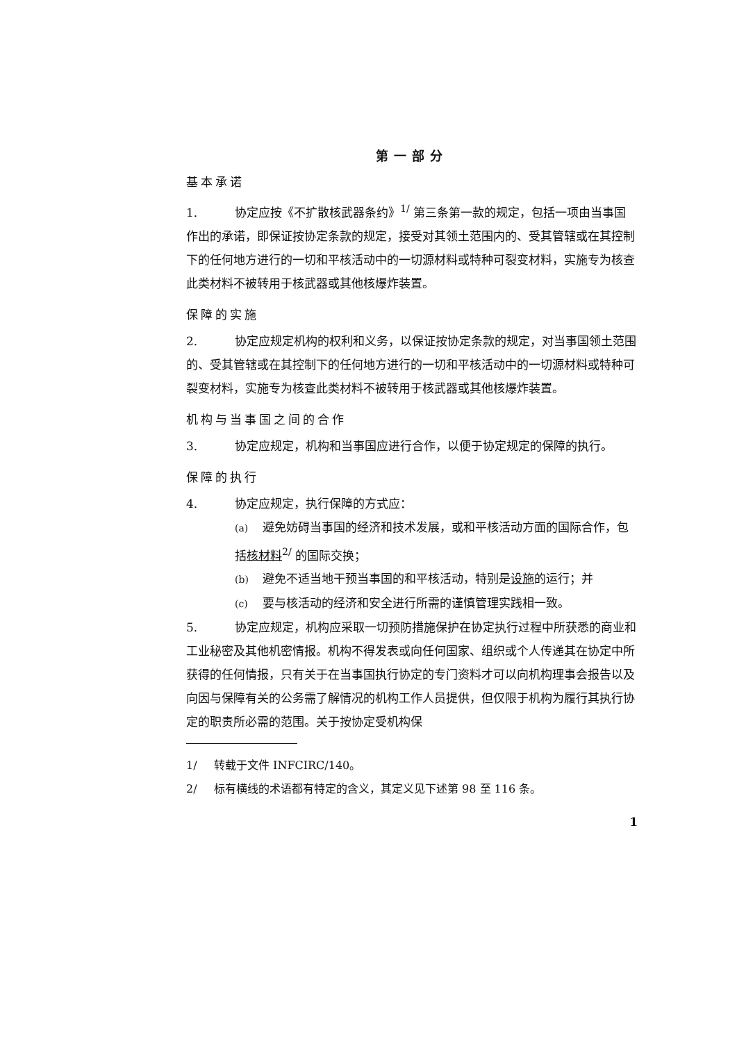第一部分
基本承诺
1. 协定应按《不扩散核武器条约》<sup>1/</sup> 第三条第一款的规定，包括一项由当事国作出的承诺，即保证按协定条款的规定，接受对其领土范围内的、受其管辖或在其控制下的任何地方进行的一切和平核活动中的一切源材料或特种可裂变材料，实施专为核查此类材料不被转用于核武器或其他核爆炸装置。
保障的实施
2. 协定应规定机构的权利和义务，以保证按协定条款的规定，对当事国领土范围的、受其管辖或在其控制下的任何地方进行的一切和平核活动中的一切源材料或特种可裂变材料，实施专为核查此类材料不被转用于核武器或其他核爆炸装置。
机构与当事国之间的合作
3. 协定应规定，机构和当事国应进行合作，以便于协定规定的保障的执行。
保障的执行
4. 协定应规定，执行保障的方式应：
(a) 避免妨碍当事国的经济和技术发展，或和平核活动方面的国际合作，包括核材料<sup>2/</sup> 的国际交换；
(b) 避免不适当地干预当事国的和平核活动，特别是设施的运行；并
(c) 要与核活动的经济和安全进行所需的谨慎管理实践相一致。
5. 协定应规定，机构应采取一切预防措施保护在协定执行过程中所获悉的商业和工业秘密及其他机密情报。机构不得发表或向任何国家、组织或个人传递其在协定中所获得的任何情报，只有关于在当事国执行协定的专门资料才可以向机构理事会报告以及向因与保障有关的公务需了解情况的机构工作人员提供，但仅限于机构为履行其执行协定的职责所必需的范围。关于按协定受机构保
1/ 转载于文件 INFCIRC/140。
2/ 标有横线的术语都有特定的含义，其定义见下述第 98 至 116 条。
1